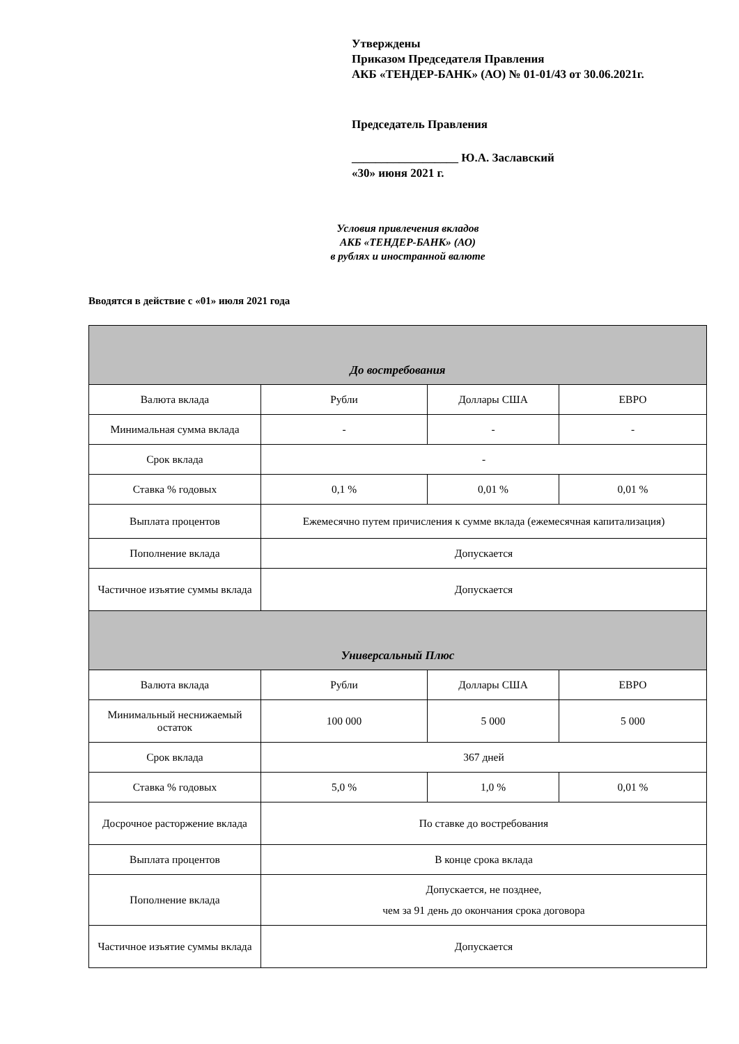Утверждены
Приказом Председателя Правления
АКБ «ТЕНДЕР-БАНК» (АО) № 01-01/43 от 30.06.2021г.
Председатель Правления
__________________ Ю.А. Заславский
«30» июня 2021 г.
Условия привлечения вкладов
АКБ «ТЕНДЕР-БАНК» (АО)
в рублях и иностранной валюте
Вводятся в действие с «01» июля 2021 года
| До востребования | | | |
| --- | --- | --- | --- |
| Валюта вклада | Рубли | Доллары США | ЕВРО |
| Минимальная сумма вклада | - | - | - |
| Срок вклада | - | | |
| Ставка % годовых | 0,1 % | 0,01 % | 0,01 % |
| Выплата процентов | Ежемесячно путем причисления к сумме вклада (ежемесячная капитализация) | | |
| Пополнение вклада | Допускается | | |
| Частичное изъятие суммы вклада | Допускается | | |
| Универсальный Плюс | | | |
| Валюта вклада | Рубли | Доллары США | ЕВРО |
| Минимальный неснижаемый остаток | 100 000 | 5 000 | 5 000 |
| Срок вклада | 367 дней | | |
| Ставка % годовых | 5,0 % | 1,0 % | 0,01 % |
| Досрочное расторжение вклада | По ставке до востребования | | |
| Выплата процентов | В конце срока вклада | | |
| Пополнение вклада | Допускается, не позднее, чем за 91 день до окончания срока договора | | |
| Частичное изъятие суммы вклада | Допускается | | |